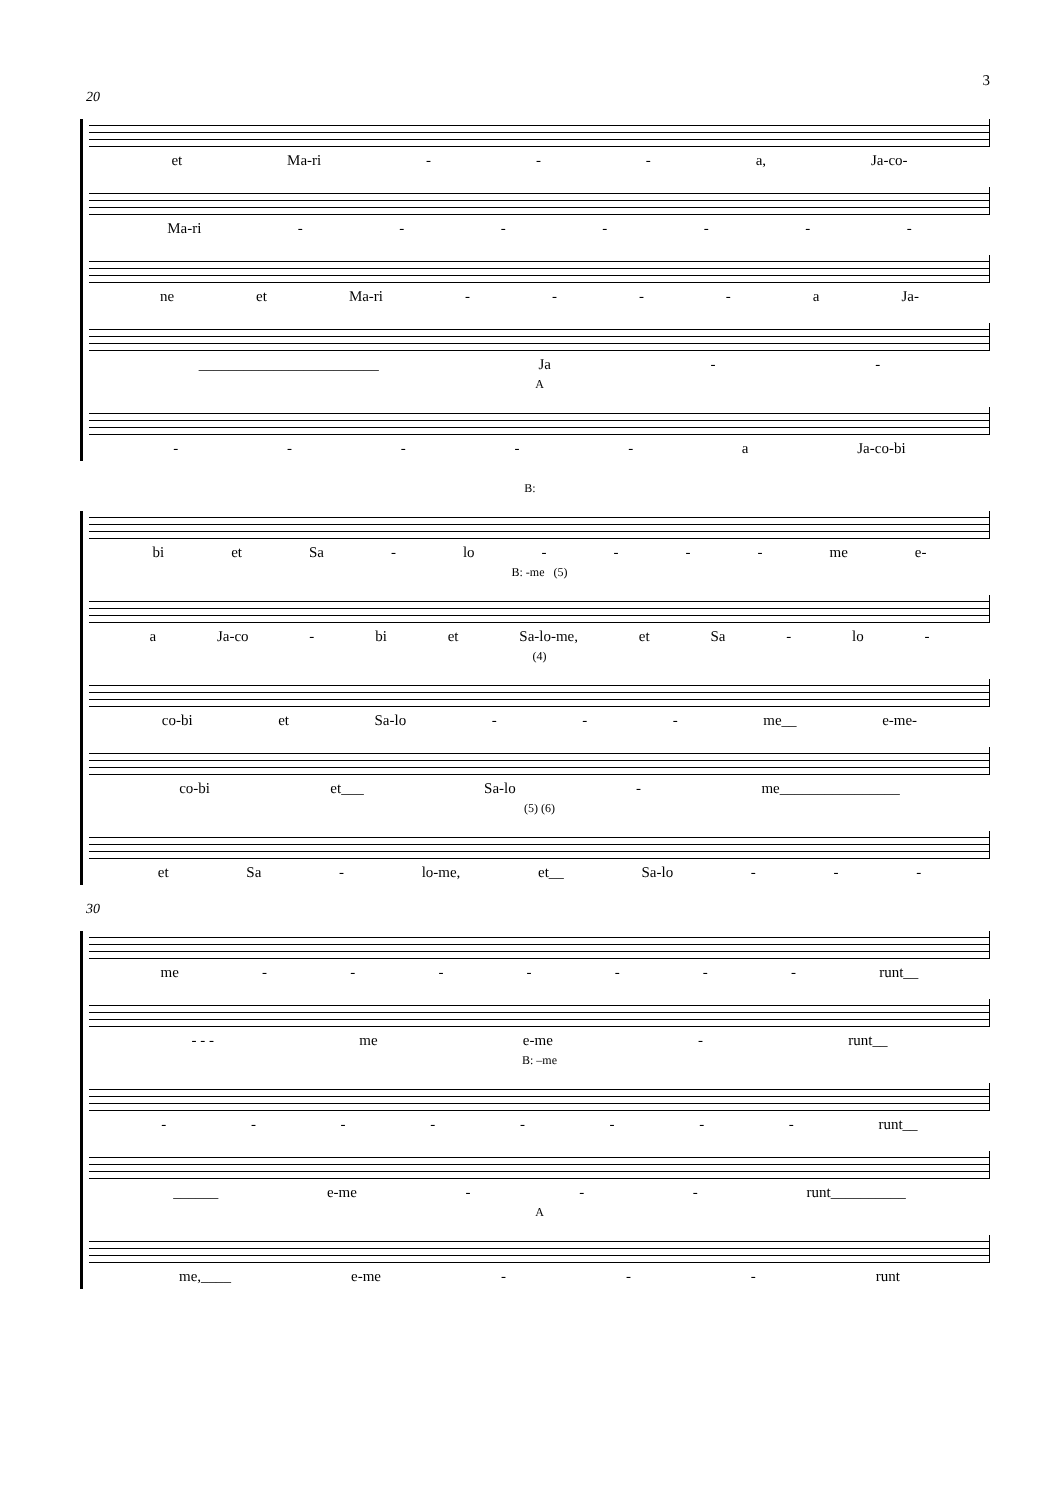3
20
et Ma-ri - - - a, Ja-co-
Ma-ri - - - - - - -
ne et Ma-ri - - - - a Ja-
________________________ Ja - -
A
- - - - - a Ja-co-bi
B:
bi et Sa - lo - - - - me e-
B: -me (5)
a Ja-co - bi et Sa-lo-me, et Sa - lo -
(4)
co-bi et Sa-lo - - - me__ e-me-
co-bi et___ Sa-lo - me________________
(5) (6)
et Sa - lo-me, et__ Sa-lo - - -
30
me - - - - - - - runt__
- - - me e-me - runt__
B: –me
- - - - - - - - runt__
______ e-me - - - runt__________
A
me,____ e-me - - - runt